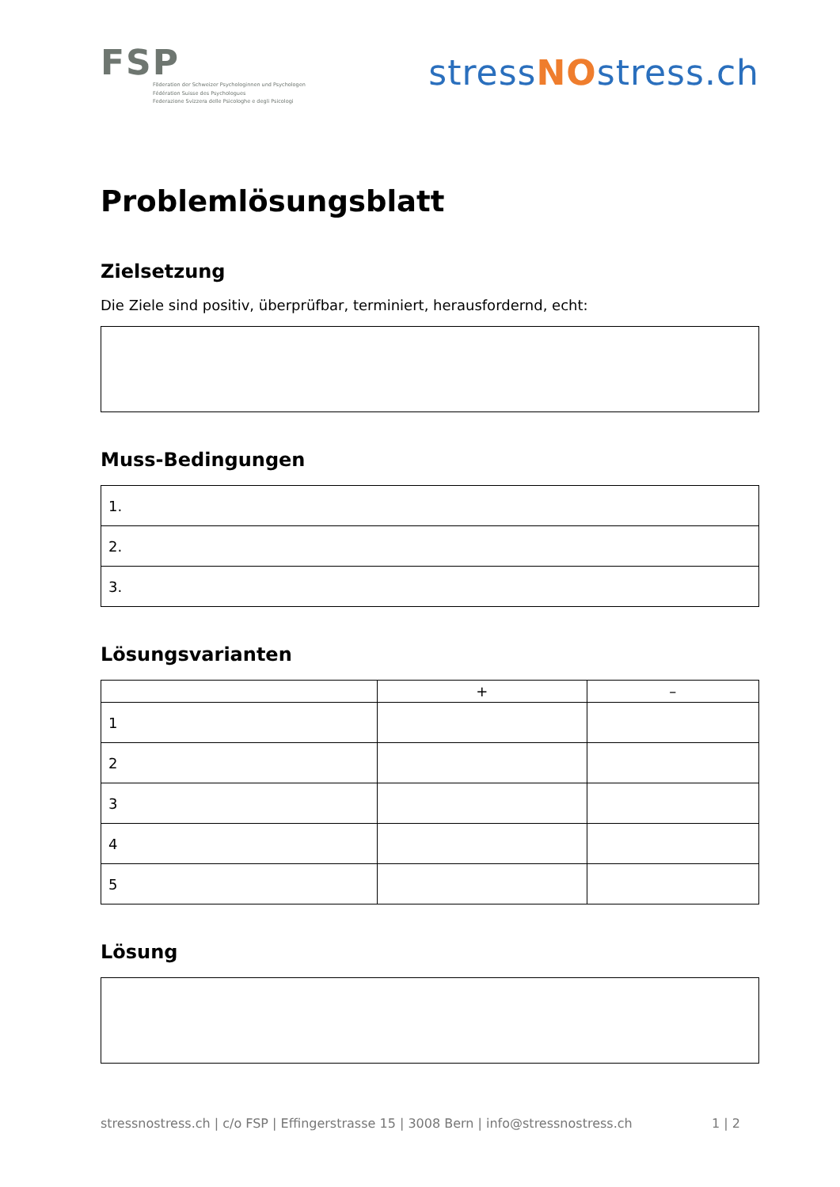FSP
Föderation der Schweizer Psychologinnen und Psychologen
Fédération Suisse des Psychologues
Federazione Svizzera delle Psicologhe e degli Psicologi
stressNOstress.ch
Problemlösungsblatt
Zielsetzung
Die Ziele sind positiv, überprüfbar, terminiert, herausfordernd, echt:
Muss-Bedingungen
| 1. |
| 2. |
| 3. |
Lösungsvarianten
| | + | – |
| --- | --- | --- |
| 1 | | |
| 2 | | |
| 3 | | |
| 4 | | |
| 5 | | |
Lösung
stressnostress.ch | c/o FSP | Effingerstrasse 15 | 3008 Bern | info@stressnostress.ch 1 | 2